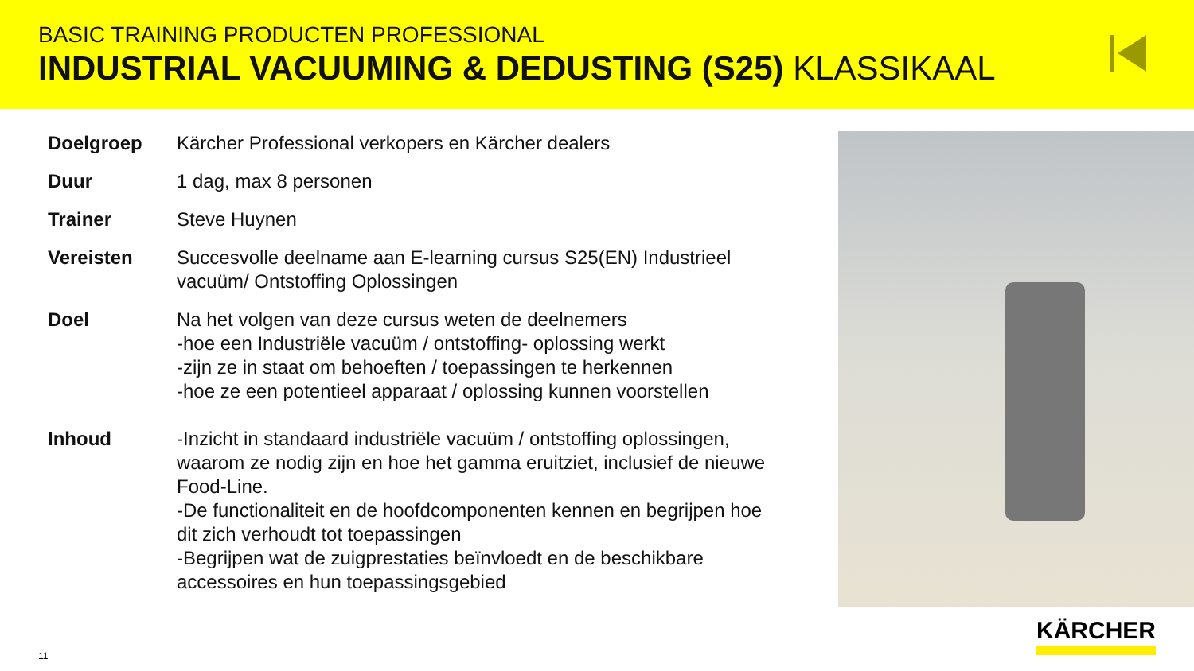BASIC TRAINING PRODUCTEN PROFESSIONAL
INDUSTRIAL VACUUMING & DEDUSTING (S25) KLASSIKAAL
| Doelgroep | Kärcher Professional verkopers en Kärcher dealers |
| Duur | 1 dag, max 8 personen |
| Trainer | Steve Huynen |
| Vereisten | Succesvolle deelname aan E-learning cursus S25(EN) Industrieel vacuüm/ Ontstoffing Oplossingen |
| Doel | Na het volgen van deze cursus weten de deelnemers -hoe een Industriële vacuüm / ontstoffing- oplossing werkt -zijn ze in staat om behoeften / toepassingen te herkennen -hoe ze een potentieel apparaat / oplossing kunnen voorstellen |
| Inhoud | -Inzicht in standaard industriële vacuüm / ontstoffing oplossingen, waarom ze nodig zijn en hoe het gamma eruitziet, inclusief de nieuwe Food-Line. -De functionaliteit en de hoofdcomponenten kennen en begrijpen hoe dit zich verhoudt tot toepassingen -Begrijpen wat de zuigprestaties beïnvloedt en de beschikbare accessoires en hun toepassingsgebied |
11
KÄRCHER